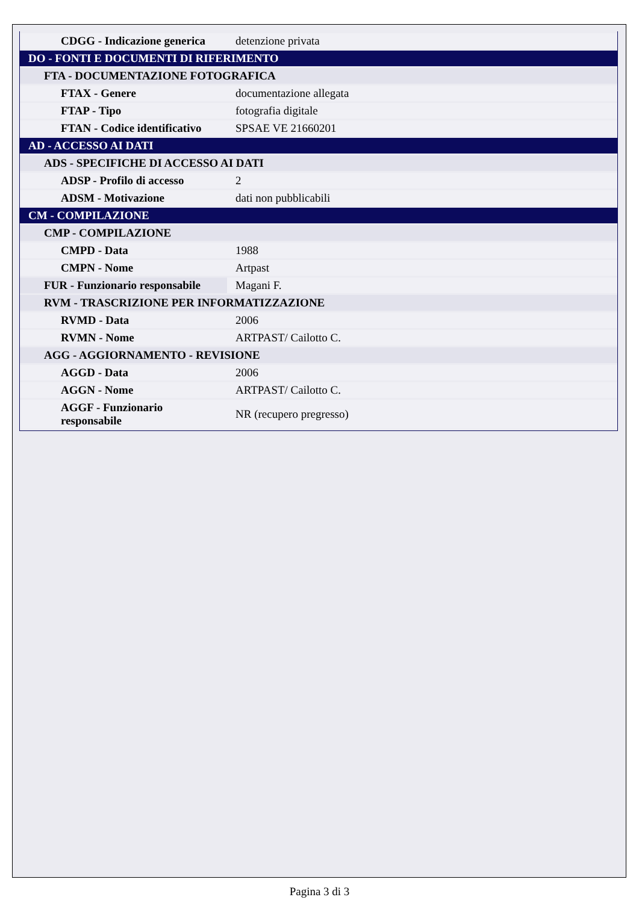| CDGG - Indicazione generica | detenzione privata |
| DO - FONTI E DOCUMENTI DI RIFERIMENTO | |
| FTA - DOCUMENTAZIONE FOTOGRAFICA | |
| FTAX - Genere | documentazione allegata |
| FTAP - Tipo | fotografia digitale |
| FTAN - Codice identificativo | SPSAE VE 21660201 |
| AD - ACCESSO AI DATI | |
| ADS - SPECIFICHE DI ACCESSO AI DATI | |
| ADSP - Profilo di accesso | 2 |
| ADSM - Motivazione | dati non pubblicabili |
| CM - COMPILAZIONE | |
| CMP - COMPILAZIONE | |
| CMPD - Data | 1988 |
| CMPN - Nome | Artpast |
| FUR - Funzionario responsabile | Magani F. |
| RVM - TRASCRIZIONE PER INFORMATIZZAZIONE | |
| RVMD - Data | 2006 |
| RVMN - Nome | ARTPAST/ Cailotto C. |
| AGG - AGGIORNAMENTO - REVISIONE | |
| AGGD - Data | 2006 |
| AGGN - Nome | ARTPAST/ Cailotto C. |
| AGGF - Funzionario responsabile | NR (recupero pregresso) |
Pagina 3 di 3